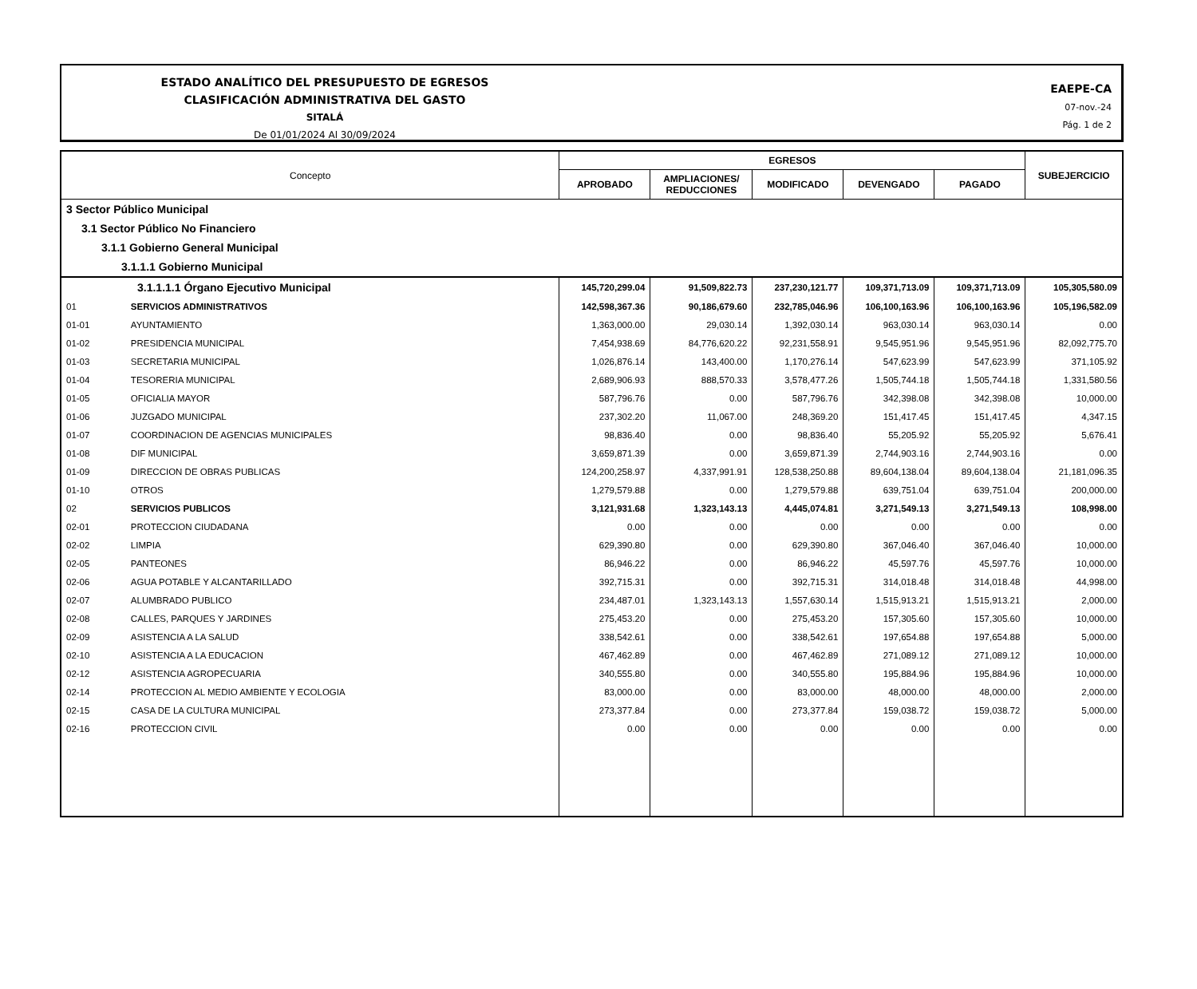ESTADO ANALÍTICO DEL PRESUPUESTO DE EGRESOS
CLASIFICACIÓN ADMINISTRATIVA DEL GASTO
SITALÁ
De 01/01/2024 Al 30/09/2024
EAEPE-CA
07-nov.-24
Pág. 1 de 2
| Concepto | | EGRESOS | | | | | SUBEJERCICIO |
| --- | --- | --- | --- | --- | --- | --- | --- |
| | | APROBADO | AMPLIACIONES/ REDUCCIONES | MODIFICADO | DEVENGADO | PAGADO | |
| 3 Sector Público Municipal | | | | | | | |
| 3.1 Sector Público No Financiero | | | | | | | |
| 3.1.1 Gobierno General Municipal | | | | | | | |
| 3.1.1.1 Gobierno Municipal | | | | | | | |
| 3.1.1.1.1 Órgano Ejecutivo Municipal | | 145,720,299.04 | 91,509,822.73 | 237,230,121.77 | 109,371,713.09 | 109,371,713.09 | 105,305,580.09 |
| 01 | SERVICIOS ADMINISTRATIVOS | 142,598,367.36 | 90,186,679.60 | 232,785,046.96 | 106,100,163.96 | 106,100,163.96 | 105,196,582.09 |
| 01-01 | AYUNTAMIENTO | 1,363,000.00 | 29,030.14 | 1,392,030.14 | 963,030.14 | 963,030.14 | 0.00 |
| 01-02 | PRESIDENCIA MUNICIPAL | 7,454,938.69 | 84,776,620.22 | 92,231,558.91 | 9,545,951.96 | 9,545,951.96 | 82,092,775.70 |
| 01-03 | SECRETARIA MUNICIPAL | 1,026,876.14 | 143,400.00 | 1,170,276.14 | 547,623.99 | 547,623.99 | 371,105.92 |
| 01-04 | TESORERIA MUNICIPAL | 2,689,906.93 | 888,570.33 | 3,578,477.26 | 1,505,744.18 | 1,505,744.18 | 1,331,580.56 |
| 01-05 | OFICIALIA MAYOR | 587,796.76 | 0.00 | 587,796.76 | 342,398.08 | 342,398.08 | 10,000.00 |
| 01-06 | JUZGADO MUNICIPAL | 237,302.20 | 11,067.00 | 248,369.20 | 151,417.45 | 151,417.45 | 4,347.15 |
| 01-07 | COORDINACION DE AGENCIAS MUNICIPALES | 98,836.40 | 0.00 | 98,836.40 | 55,205.92 | 55,205.92 | 5,676.41 |
| 01-08 | DIF MUNICIPAL | 3,659,871.39 | 0.00 | 3,659,871.39 | 2,744,903.16 | 2,744,903.16 | 0.00 |
| 01-09 | DIRECCION DE OBRAS PUBLICAS | 124,200,258.97 | 4,337,991.91 | 128,538,250.88 | 89,604,138.04 | 89,604,138.04 | 21,181,096.35 |
| 01-10 | OTROS | 1,279,579.88 | 0.00 | 1,279,579.88 | 639,751.04 | 639,751.04 | 200,000.00 |
| 02 | SERVICIOS PUBLICOS | 3,121,931.68 | 1,323,143.13 | 4,445,074.81 | 3,271,549.13 | 3,271,549.13 | 108,998.00 |
| 02-01 | PROTECCION CIUDADANA | 0.00 | 0.00 | 0.00 | 0.00 | 0.00 | 0.00 |
| 02-02 | LIMPIA | 629,390.80 | 0.00 | 629,390.80 | 367,046.40 | 367,046.40 | 10,000.00 |
| 02-05 | PANTEONES | 86,946.22 | 0.00 | 86,946.22 | 45,597.76 | 45,597.76 | 10,000.00 |
| 02-06 | AGUA POTABLE Y ALCANTARILLADO | 392,715.31 | 0.00 | 392,715.31 | 314,018.48 | 314,018.48 | 44,998.00 |
| 02-07 | ALUMBRADO PUBLICO | 234,487.01 | 1,323,143.13 | 1,557,630.14 | 1,515,913.21 | 1,515,913.21 | 2,000.00 |
| 02-08 | CALLES, PARQUES Y JARDINES | 275,453.20 | 0.00 | 275,453.20 | 157,305.60 | 157,305.60 | 10,000.00 |
| 02-09 | ASISTENCIA A LA SALUD | 338,542.61 | 0.00 | 338,542.61 | 197,654.88 | 197,654.88 | 5,000.00 |
| 02-10 | ASISTENCIA A LA EDUCACION | 467,462.89 | 0.00 | 467,462.89 | 271,089.12 | 271,089.12 | 10,000.00 |
| 02-12 | ASISTENCIA AGROPECUARIA | 340,555.80 | 0.00 | 340,555.80 | 195,884.96 | 195,884.96 | 10,000.00 |
| 02-14 | PROTECCION AL MEDIO AMBIENTE Y ECOLOGIA | 83,000.00 | 0.00 | 83,000.00 | 48,000.00 | 48,000.00 | 2,000.00 |
| 02-15 | CASA DE LA CULTURA MUNICIPAL | 273,377.84 | 0.00 | 273,377.84 | 159,038.72 | 159,038.72 | 5,000.00 |
| 02-16 | PROTECCION CIVIL | 0.00 | 0.00 | 0.00 | 0.00 | 0.00 | 0.00 |